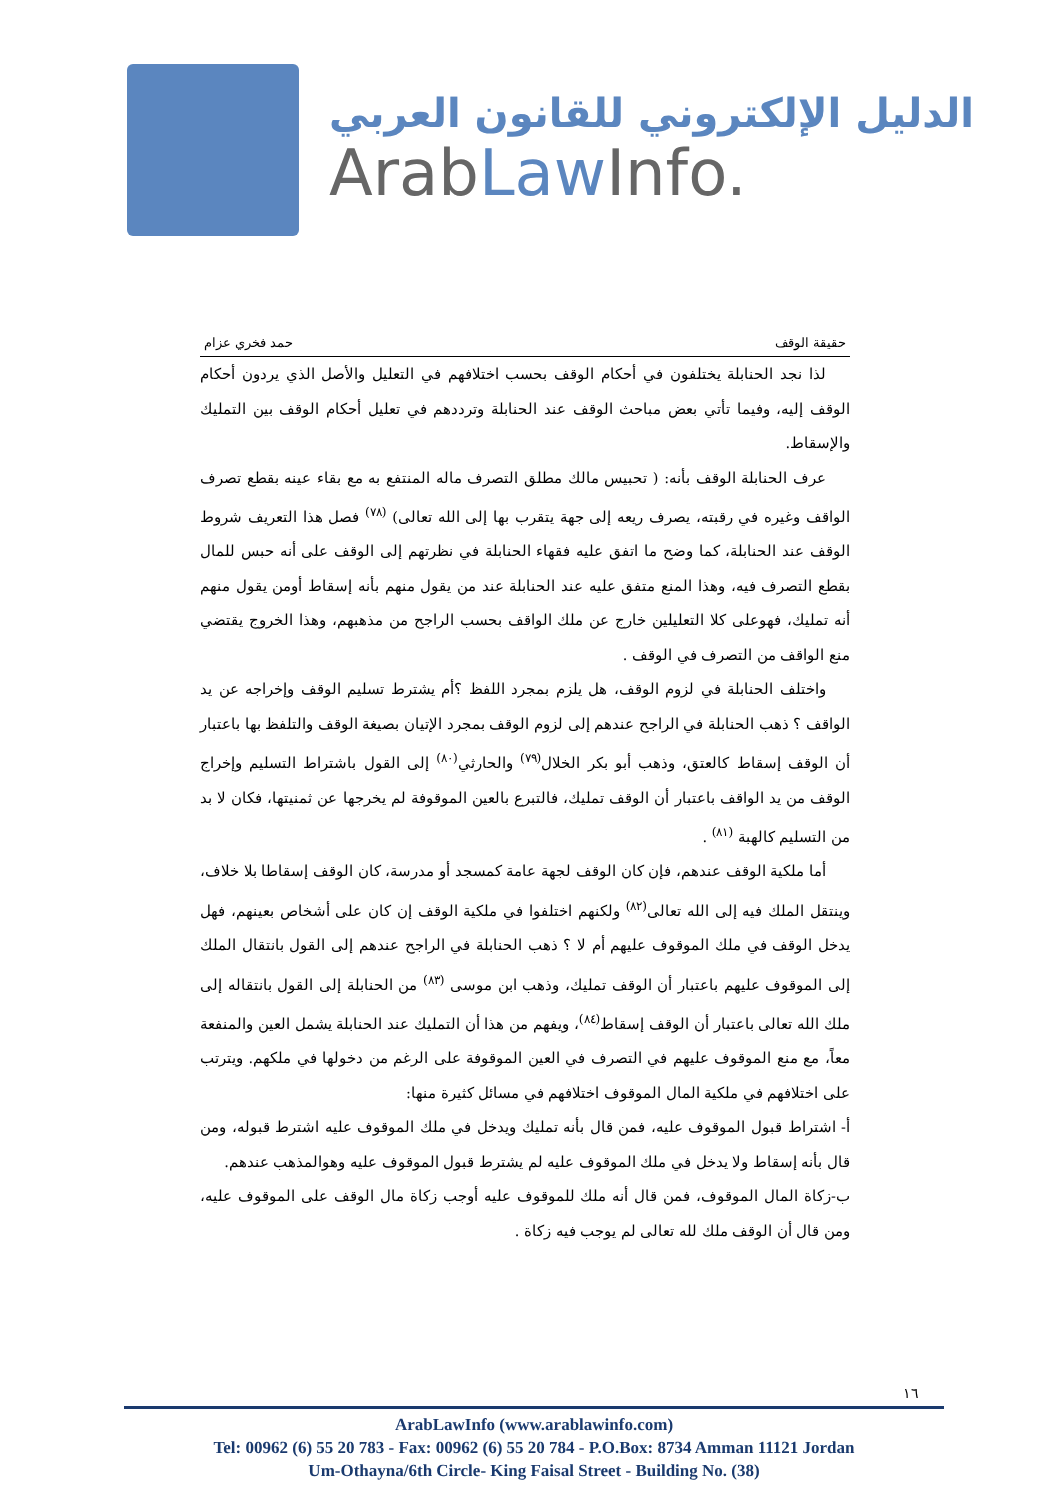الدليل الإلكتروني للقانون العربي
ArabLaw Info.
حقيقة الوقف حمد فخري عزام
لذا نجد الحنابلة يختلفون في أحكام الوقف بحسب اختلافهم في التعليل والأصل الذي يردون أحكام الوقف إليه، وفيما تأتي بعض مباحث الوقف عند الحنابلة وترددهم في تعليل أحكام الوقف بين التمليك والإسقاط.
عرف الحنابلة الوقف بأنه: ( تحبيس مالك مطلق التصرف ماله المنتفع به مع بقاء عينه بقطع تصرف الواقف وغيره في رقبته، يصرف ريعه إلى جهة يتقرب بها إلى الله تعالى) <sup>(٧٨)</sup> فصل هذا التعريف شروط الوقف عند الحنابلة، كما وضح ما اتفق عليه فقهاء الحنابلة في نظرتهم إلى الوقف على أنه حبس للمال بقطع التصرف فيه، وهذا المنع متفق عليه عند الحنابلة عند من يقول منهم بأنه إسقاط أومن يقول منهم أنه تمليك، فهوعلى كلا التعليلين خارج عن ملك الواقف بحسب الراجح من مذهبهم، وهذا الخروج يقتضي منع الواقف من التصرف في الوقف .
واختلف الحنابلة في لزوم الوقف، هل يلزم بمجرد اللفظ ؟أم يشترط تسليم الوقف وإخراجه عن يد الواقف ؟ ذهب الحنابلة في الراجح عندهم إلى لزوم الوقف بمجرد الإتيان بصيغة الوقف والتلفظ بها باعتبار أن الوقف إسقاط كالعتق، وذهب أبو بكر الخلال<sup>(٧٩)</sup> والحارثي<sup>(٨٠)</sup> إلى القول باشتراط التسليم وإخراج الوقف من يد الواقف باعتبار أن الوقف تمليك، فالتبرع بالعين الموقوفة لم يخرجها عن ثمنيتها، فكان لا بد من التسليم كالهبة <sup>(٨١)</sup> .
أما ملكية الوقف عندهم، فإن كان الوقف لجهة عامة كمسجد أو مدرسة، كان الوقف إسقاطا بلا خلاف، وينتقل الملك فيه إلى الله تعالى<sup>(٨٢)</sup> ولكنهم اختلفوا في ملكية الوقف إن كان على أشخاص بعينهم، فهل يدخل الوقف في ملك الموقوف عليهم أم لا ؟ ذهب الحنابلة في الراجح عندهم إلى القول بانتقال الملك إلى الموقوف عليهم باعتبار أن الوقف تمليك، وذهب ابن موسى <sup>(٨٣)</sup> من الحنابلة إلى القول بانتقاله إلى ملك الله تعالى باعتبار أن الوقف إسقاط<sup>(٨٤)</sup>، ويفهم من هذا أن التمليك عند الحنابلة يشمل العين والمنفعة معاً، مع منع الموقوف عليهم في التصرف في العين الموقوفة على الرغم من دخولها في ملكهم. ويترتب على اختلافهم في ملكية المال الموقوف اختلافهم في مسائل كثيرة منها:
أ- اشتراط قبول الموقوف عليه، فمن قال بأنه تمليك ويدخل في ملك الموقوف عليه اشترط قبوله، ومن قال بأنه إسقاط ولا يدخل في ملك الموقوف عليه لم يشترط قبول الموقوف عليه وهوالمذهب عندهم.
ب-زكاة المال الموقوف، فمن قال أنه ملك للموقوف عليه أوجب زكاة مال الوقف على الموقوف عليه، ومن قال أن الوقف ملك لله تعالى لم يوجب فيه زكاة .
١٦
ArabLawInfo (www.arablawinfo.com)
Tel: 00962 (6) 55 20 783 - Fax: 00962 (6) 55 20 784 - P.O.Box: 8734 Amman 11121 Jordan
Um-Othayna/6th Circle- King Faisal Street - Building No. (38)